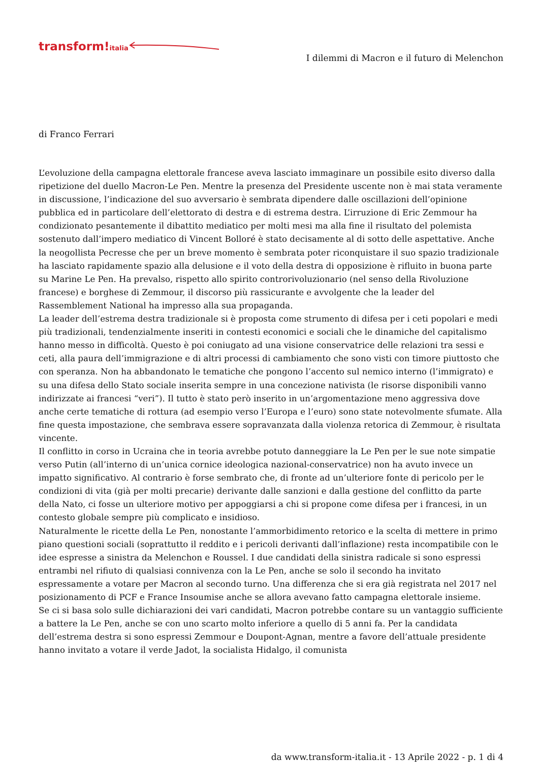transform!italia
I dilemmi di Macron e il futuro di Melenchon
di Franco Ferrari
L’evoluzione della campagna elettorale francese aveva lasciato immaginare un possibile esito diverso dalla ripetizione del duello Macron-Le Pen. Mentre la presenza del Presidente uscente non è mai stata veramente in discussione, l’indicazione del suo avversario è sembrata dipendere dalle oscillazioni dell’opinione pubblica ed in particolare dell’elettorato di destra e di estrema destra. L’irruzione di Eric Zemmour ha condizionato pesantemente il dibattito mediatico per molti mesi ma alla fine il risultato del polemista sostenuto dall’impero mediatico di Vincent Bolloré è stato decisamente al di sotto delle aspettative. Anche la neogollista Pecresse che per un breve momento è sembrata poter riconquistare il suo spazio tradizionale ha lasciato rapidamente spazio alla delusione e il voto della destra di opposizione è rifluito in buona parte su Marine Le Pen. Ha prevalso, rispetto allo spirito controrivoluzionario (nel senso della Rivoluzione francese) e borghese di Zemmour, il discorso più rassicurante e avvolgente che la leader del Rassemblement National ha impresso alla sua propaganda.
La leader dell’estrema destra tradizionale si è proposta come strumento di difesa per i ceti popolari e medi più tradizionali, tendenzialmente inseriti in contesti economici e sociali che le dinamiche del capitalismo hanno messo in difficoltà. Questo è poi coniugato ad una visione conservatrice delle relazioni tra sessi e ceti, alla paura dell’immigrazione e di altri processi di cambiamento che sono visti con timore piuttosto che con speranza. Non ha abbandonato le tematiche che pongono l’accento sul nemico interno (l’immigrato) e su una difesa dello Stato sociale inserita sempre in una concezione nativista (le risorse disponibili vanno indirizzate ai francesi “veri”). Il tutto è stato però inserito in un’argomentazione meno aggressiva dove anche certe tematiche di rottura (ad esempio verso l’Europa e l’euro) sono state notevolmente sfumate. Alla fine questa impostazione, che sembrava essere sopravanzata dalla violenza retorica di Zemmour, è risultata vincente.
Il conflitto in corso in Ucraina che in teoria avrebbe potuto danneggiare la Le Pen per le sue note simpatie verso Putin (all’interno di un’unica cornice ideologica nazional-conservatrice) non ha avuto invece un impatto significativo. Al contrario è forse sembrato che, di fronte ad un’ulteriore fonte di pericolo per le condizioni di vita (già per molti precarie) derivante dalle sanzioni e dalla gestione del conflitto da parte della Nato, ci fosse un ulteriore motivo per appoggiarsi a chi si propone come difesa per i francesi, in un contesto globale sempre più complicato e insidioso.
Naturalmente le ricette della Le Pen, nonostante l’ammorbidimento retorico e la scelta di mettere in primo piano questioni sociali (soprattutto il reddito e i pericoli derivanti dall’inflazione) resta incompatibile con le idee espresse a sinistra da Melenchon e Roussel. I due candidati della sinistra radicale si sono espressi entrambi nel rifiuto di qualsiasi connivenza con la Le Pen, anche se solo il secondo ha invitato espressamente a votare per Macron al secondo turno. Una differenza che si era già registrata nel 2017 nel posizionamento di PCF e France Insoumise anche se allora avevano fatto campagna elettorale insieme.
Se ci si basa solo sulle dichiarazioni dei vari candidati, Macron potrebbe contare su un vantaggio sufficiente a battere la Le Pen, anche se con uno scarto molto inferiore a quello di 5 anni fa. Per la candidata dell’estrema destra si sono espressi Zemmour e Doupont-Agnan, mentre a favore dell’attuale presidente hanno invitato a votare il verde Jadot, la socialista Hidalgo, il comunista
da www.transform-italia.it - 13 Aprile 2022 - p. 1 di 4